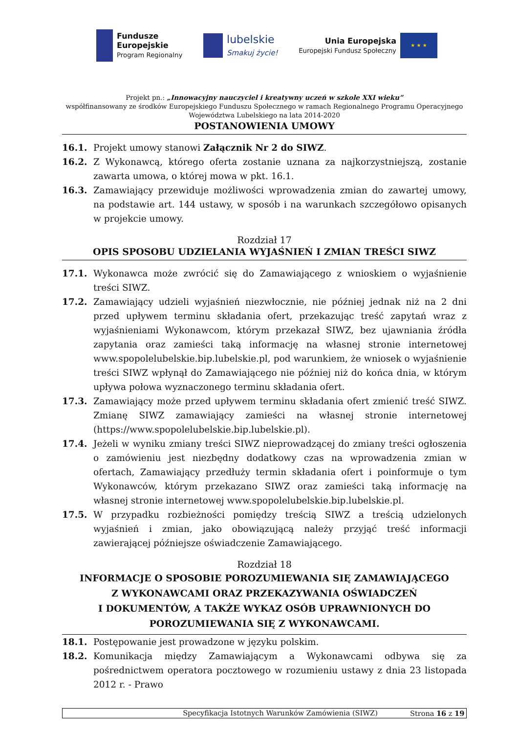Fundusze
Europejskie
Program Regionalny
lubelskie
Smakuj życie!
Unia Europejska
Europejski Fundusz Społeczny
★ ★ ★
Projekt pn.: „Innowacyjny nauczyciel i kreatywny uczeń w szkole XXI wieku”
współfinansowany ze środków Europejskiego Funduszu Społecznego w ramach Regionalnego Programu Operacyjnego
Województwa Lubelskiego na lata 2014-2020
POSTANOWIENIA UMOWY
16.1. Projekt umowy stanowi Załącznik Nr 2 do SIWZ.
16.2. Z Wykonawcą, którego oferta zostanie uznana za najkorzystniejszą, zostanie zawarta umowa, o której mowa w pkt. 16.1.
16.3. Zamawiający przewiduje możliwości wprowadzenia zmian do zawartej umowy, na podstawie art. 144 ustawy, w sposób i na warunkach szczegółowo opisanych w projekcie umowy.
Rozdział 17
OPIS SPOSOBU UDZIELANIA WYJAŚNIEŃ I ZMIAN TREŚCI SIWZ
17.1. Wykonawca może zwrócić się do Zamawiającego z wnioskiem o wyjaśnienie treści SIWZ.
17.2. Zamawiający udzieli wyjaśnień niezwłocznie, nie później jednak niż na 2 dni przed upływem terminu składania ofert, przekazując treść zapytań wraz z wyjaśnieniami Wykonawcom, którym przekazał SIWZ, bez ujawniania źródła zapytania oraz zamieści taką informację na własnej stronie internetowej www.spopolelubelskie.bip.lubelskie.pl, pod warunkiem, że wniosek o wyjaśnienie treści SIWZ wpłynął do Zamawiającego nie później niż do końca dnia, w którym upływa połowa wyznaczonego terminu składania ofert.
17.3. Zamawiający może przed upływem terminu składania ofert zmienić treść SIWZ. Zmianę SIWZ zamawiający zamieści na własnej stronie internetowej (https://www.spopolelubelskie.bip.lubelskie.pl).
17.4. Jeżeli w wyniku zmiany treści SIWZ nieprowadzącej do zmiany treści ogłoszenia o zamówieniu jest niezbędny dodatkowy czas na wprowadzenia zmian w ofertach, Zamawiający przedłuży termin składania ofert i poinformuje o tym Wykonawców, którym przekazano SIWZ oraz zamieści taką informację na własnej stronie internetowej www.spopolelubelskie.bip.lubelskie.pl.
17.5. W przypadku rozbieżności pomiędzy treścią SIWZ a treścią udzielonych wyjaśnień i zmian, jako obowiązującą należy przyjąć treść informacji zawierającej późniejsze oświadczenie Zamawiającego.
Rozdział 18
INFORMACJE O SPOSOBIE POROZUMIEWANIA SIĘ ZAMAWIAJĄCEGO
Z WYKONAWCAMI ORAZ PRZEKAZYWANIA OŚWIADCZEŃ
I DOKUMENTÓW, A TAKŻE WYKAZ OSÓB UPRAWNIONYCH DO
POROZUMIEWANIA SIĘ Z WYKONAWCAMI.
18.1. Postępowanie jest prowadzone w języku polskim.
18.2. Komunikacja między Zamawiającym a Wykonawcami odbywa się za pośrednictwem operatora pocztowego w rozumieniu ustawy z dnia 23 listopada 2012 r. - Prawo
Specyfikacja Istotnych Warunków Zamówienia (SIWZ) Strona 16 z 19